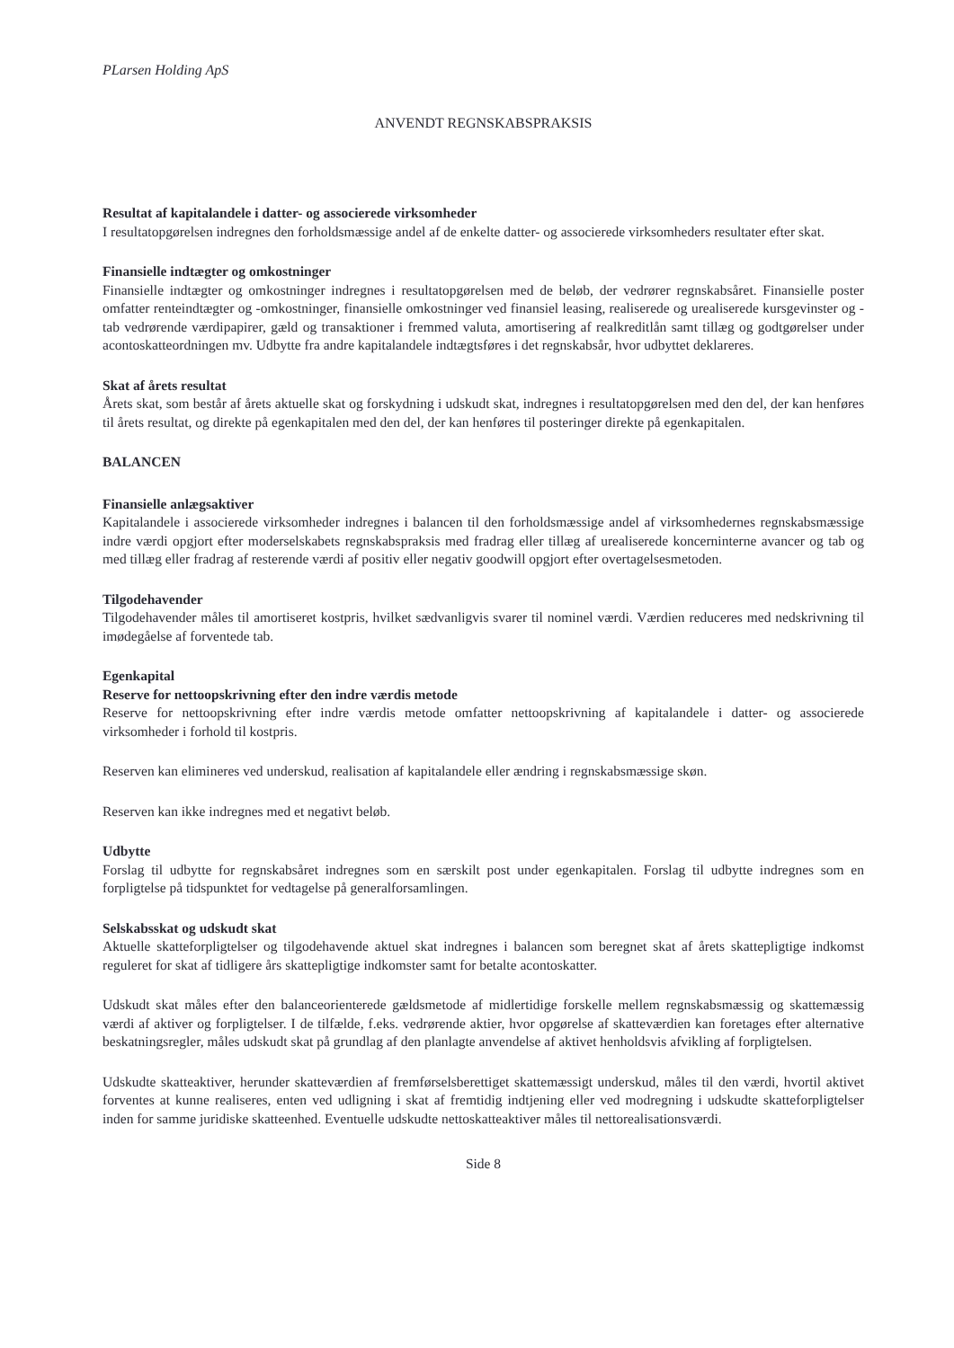PLarsen Holding ApS
ANVENDT REGNSKABSPRAKSIS
Resultat af kapitalandele i datter- og associerede virksomheder
I resultatopgørelsen indregnes den forholdsmæssige andel af de enkelte datter- og associerede virksomheders resultater efter skat.
Finansielle indtægter og omkostninger
Finansielle indtægter og omkostninger indregnes i resultatopgørelsen med de beløb, der vedrører regnskabsåret. Finansielle poster omfatter renteindtægter og -omkostninger, finansielle omkostninger ved finansiel leasing, realiserede og urealiserede kursgevinster og -tab vedrørende værdipapirer, gæld og transaktioner i fremmed valuta, amortisering af realkreditlån samt tillæg og godtgørelser under acontoskatteordningen mv. Udbytte fra andre kapitalandele indtægtsføres i det regnskabsår, hvor udbyttet deklareres.
Skat af årets resultat
Årets skat, som består af årets aktuelle skat og forskydning i udskudt skat, indregnes i resultatopgørelsen med den del, der kan henføres til årets resultat, og direkte på egenkapitalen med den del, der kan henføres til posteringer direkte på egenkapitalen.
BALANCEN
Finansielle anlægsaktiver
Kapitalandele i associerede virksomheder indregnes i balancen til den forholdsmæssige andel af virksomhedernes regnskabsmæssige indre værdi opgjort efter moderselskabets regnskabspraksis med fradrag eller tillæg af urealiserede koncerninterne avancer og tab og med tillæg eller fradrag af resterende værdi af positiv eller negativ goodwill opgjort efter overtagelsesmetoden.
Tilgodehavender
Tilgodehavender måles til amortiseret kostpris, hvilket sædvanligvis svarer til nominel værdi. Værdien reduceres med nedskrivning til imødegåelse af forventede tab.
Egenkapital
Reserve for nettoopskrivning efter den indre værdis metode
Reserve for nettoopskrivning efter indre værdis metode omfatter nettoopskrivning af kapitalandele i datter- og associerede virksomheder i forhold til kostpris.
Reserven kan elimineres ved underskud, realisation af kapitalandele eller ændring i regnskabsmæssige skøn.
Reserven kan ikke indregnes med et negativt beløb.
Udbytte
Forslag til udbytte for regnskabsåret indregnes som en særskilt post under egenkapitalen. Forslag til udbytte indregnes som en forpligtelse på tidspunktet for vedtagelse på generalforsamlingen.
Selskabsskat og udskudt skat
Aktuelle skatteforpligtelser og tilgodehavende aktuel skat indregnes i balancen som beregnet skat af årets skattepligtige indkomst reguleret for skat af tidligere års skattepligtige indkomster samt for betalte acontoskatter.
Udskudt skat måles efter den balanceorienterede gældsmetode af midlertidige forskelle mellem regnskabsmæssig og skattemæssig værdi af aktiver og forpligtelser. I de tilfælde, f.eks. vedrørende aktier, hvor opgørelse af skatteværdien kan foretages efter alternative beskatningsregler, måles udskudt skat på grundlag af den planlagte anvendelse af aktivet henholdsvis afvikling af forpligtelsen.
Udskudte skatteaktiver, herunder skatteværdien af fremførselsberettiget skattemæssigt underskud, måles til den værdi, hvortil aktivet forventes at kunne realiseres, enten ved udligning i skat af fremtidig indtjening eller ved modregning i udskudte skatteforpligtelser inden for samme juridiske skatteenhed. Eventuelle udskudte nettoskatteaktiver måles til nettorealisationsværdi.
Side 8